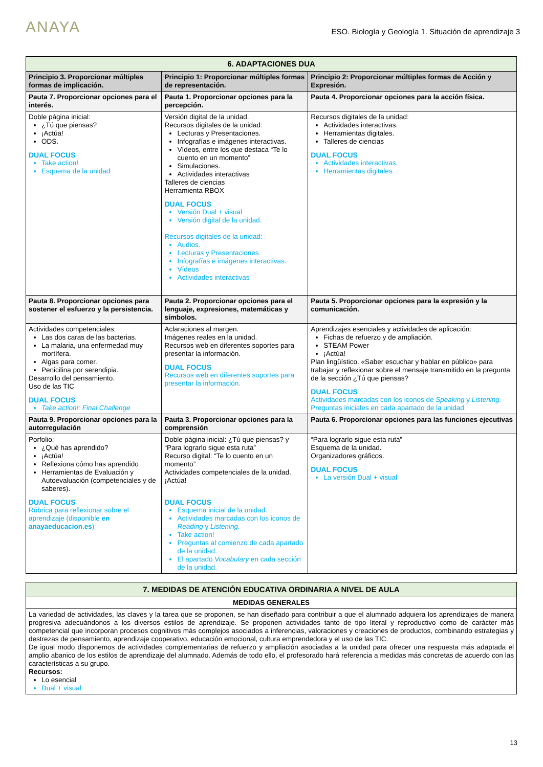ANAYA
ESO. Biología y Geología 1. Situación de aprendizaje 3
| 6. ADAPTACIONES DUA | | |
| --- | --- | --- |
| Principio 3. Proporcionar múltiples formas de implicación. | Principio 1: Proporcionar múltiples formas de representación. | Principio 2: Proporcionar múltiples formas de Acción y Expresión. |
| Pauta 7. Proporcionar opciones para el interés. | Pauta 1. Proporcionar opciones para la percepción. | Pauta 4. Proporcionar opciones para la acción física. |
| Doble página inicial: ¿Tú que piensas? ¡Actúa! ODS. DUAL FOCUS Take action! Esquema de la unidad | Versión digital de la unidad. Recursos digitales de la unidad: Lecturas y Presentaciones. Infografías e imágenes interactivas. Vídeos, entre los que destaca “Te lo cuento en un momento” Simulaciones. Actividades interactivas Talleres de ciencias Herramienta RBOX DUAL FOCUS Versión Dual + visual Versión digital de la unidad. Recursos digitales de la unidad: Audios. Lecturas y Presentaciones. Infografías e imágenes interactivas. Vídeos Actividades interactivas | Recursos digitales de la unidad: Actividades interactivas. Herramientas digitales. Talleres de ciencias DUAL FOCUS Actividades interactivas. Herramientas digitales. |
| Pauta 8. Proporcionar opciones para sostener el esfuerzo y la persistencia. | Pauta 2. Proporcionar opciones para el lenguaje, expresiones, matemáticas y símbolos. | Pauta 5. Proporcionar opciones para la expresión y la comunicación. |
| Actividades competenciales: Las dos caras de las bacterias. La malaria, una enfermedad muy mortífera. Algas para comer. Penicilina por serendipia. Desarrollo del pensamiento. Uso de las TIC DUAL FOCUS Take action!: Final Challenge | Aclaraciones al margen. Imágenes reales en la unidad. Recursos web en diferentes soportes para presentar la información. DUAL FOCUS Recursos web en diferentes soportes para presentar la información. | Aprendizajes esenciales y actividades de aplicación: Fichas de refuerzo y de ampliación. STEAM Power ¡Actúa! Plan lingüístico. «Saber escuchar y hablar en público» para trabajar y reflexionar sobre el mensaje transmitido en la pregunta de la sección ¿Tú que piensas? DUAL FOCUS Actividades marcadas con los iconos de Speaking y Listening. Preguntas iniciales en cada apartado de la unidad. |
| Pauta 9. Proporcionar opciones para la autorregulación | Pauta 3. Proporcionar opciones para la comprensión | Pauta 6. Proporcionar opciones para las funciones ejecutivas |
| Porfolio: ¿Qué has aprendido? ¡Actúa! Reflexiona cómo has aprendido Herramientas de Evaluación y Autoevaluación (competenciales y de saberes). DUAL FOCUS Rúbrica para reflexionar sobre el aprendizaje (disponible en anayaeducacion.es ) | Doble página inicial: ¿Tú que piensas? y “Para lograrlo sigue esta ruta” Recurso digital: “Te lo cuento en un momento” Actividades competenciales de la unidad. ¡Actúa! DUAL FOCUS Esquema inicial de la unidad. Actividades marcadas con los iconos de Reading y Listening. Take action! Preguntas al comienzo de cada apartado de la unidad. El apartado Vocabulary en cada sección de la unidad. | “Para lograrlo sigue esta ruta” Esquema de la unidad. Organizadores gráficos. DUAL FOCUS La versión Dual + visual |
| 7. MEDIDAS DE ATENCIÓN EDUCATIVA ORDINARIA A NIVEL DE AULA |
| --- |
| MEDIDAS GENERALES |
| La variedad de actividades, las claves y la tarea que se proponen, se han diseñado para contribuir a que el alumnado adquiera los aprendizajes de manera progresiva adecuándonos a los diversos estilos de aprendizaje. Se proponen actividades tanto de tipo literal y reproductivo como de carácter más competencial que incorporan procesos cognitivos más complejos asociados a inferencias, valoraciones y creaciones de productos, combinando estrategias y destrezas de pensamiento, aprendizaje cooperativo, educación emocional, cultura emprendedora y el uso de las TIC. De igual modo disponemos de actividades complementarias de refuerzo y ampliación asociadas a la unidad para ofrecer una respuesta más adaptada el amplio abanico de los estilos de aprendizaje del alumnado. Además de todo ello, el profesorado hará referencia a medidas más concretas de acuerdo con las características a su grupo. Recursos: Lo esencial Dual + visual |
13